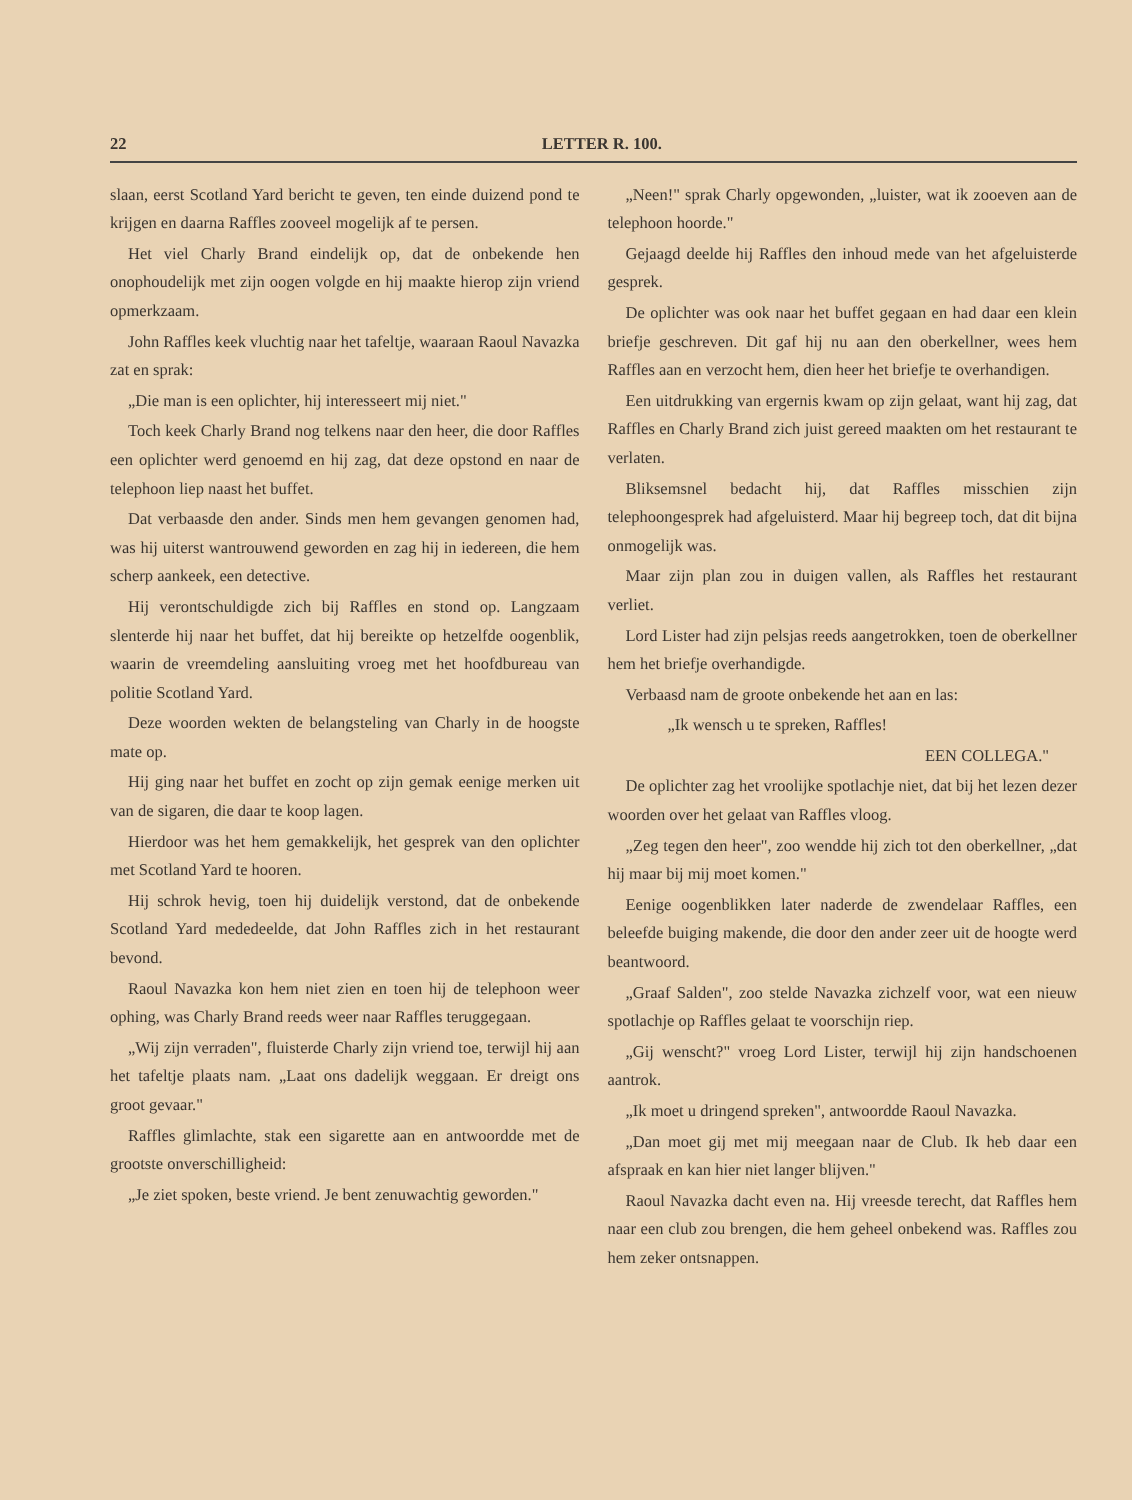22 LETTER R. 100.
slaan, eerst Scotland Yard bericht te geven, ten einde duizend pond te krijgen en daarna Raffles zooveel mogelijk af te persen.
Het viel Charly Brand eindelijk op, dat de onbekende hen onophoudelijk met zijn oogen volgde en hij maakte hierop zijn vriend opmerkzaam.
John Raffles keek vluchtig naar het tafeltje, waaraan Raoul Navazka zat en sprak:
„Die man is een oplichter, hij interesseert mij niet."
Toch keek Charly Brand nog telkens naar den heer, die door Raffles een oplichter werd genoemd en hij zag, dat deze opstond en naar de telephoon liep naast het buffet.
Dat verbaasde den ander. Sinds men hem gevangen genomen had, was hij uiterst wantrouwend geworden en zag hij in iedereen, die hem scherp aankeek, een detective.
Hij verontschuldigde zich bij Raffles en stond op. Langzaam slenterde hij naar het buffet, dat hij bereikte op hetzelfde oogenblik, waarin de vreemdeling aansluiting vroeg met het hoofdbureau van politie Scotland Yard.
Deze woorden wekten de belangsteling van Charly in de hoogste mate op.
Hij ging naar het buffet en zocht op zijn gemak eenige merken uit van de sigaren, die daar te koop lagen.
Hierdoor was het hem gemakkelijk, het gesprek van den oplichter met Scotland Yard te hooren.
Hij schrok hevig, toen hij duidelijk verstond, dat de onbekende Scotland Yard mededeelde, dat John Raffles zich in het restaurant bevond.
Raoul Navazka kon hem niet zien en toen hij de telephoon weer ophing, was Charly Brand reeds weer naar Raffles teruggegaan.
„Wij zijn verraden", fluisterde Charly zijn vriend toe, terwijl hij aan het tafeltje plaats nam. „Laat ons dadelijk weggaan. Er dreigt ons groot gevaar."
Raffles glimlachte, stak een sigarette aan en antwoordde met de grootste onverschilligheid:
„Je ziet spoken, beste vriend. Je bent zenuwachtig geworden."
„Neen!" sprak Charly opgewonden, „luister, wat ik zooeven aan de telephoon hoorde."
Gejaagd deelde hij Raffles den inhoud mede van het afgeluisterde gesprek.
De oplichter was ook naar het buffet gegaan en had daar een klein briefje geschreven. Dit gaf hij nu aan den oberkellner, wees hem Raffles aan en verzocht hem, dien heer het briefje te overhandigen.
Een uitdrukking van ergernis kwam op zijn gelaat, want hij zag, dat Raffles en Charly Brand zich juist gereed maakten om het restaurant te verlaten.
Bliksemsnel bedacht hij, dat Raffles misschien zijn telephoongesprek had afgeluisterd. Maar hij begreep toch, dat dit bijna onmogelijk was.
Maar zijn plan zou in duigen vallen, als Raffles het restaurant verliet.
Lord Lister had zijn pelsjas reeds aangetrokken, toen de oberkellner hem het briefje overhandigde.
Verbaasd nam de groote onbekende het aan en las:
„Ik wensch u te spreken, Raffles!
EEN COLLEGA."
De oplichter zag het vroolijke spotlachje niet, dat bij het lezen dezer woorden over het gelaat van Raffles vloog.
„Zeg tegen den heer", zoo wendde hij zich tot den oberkellner, „dat hij maar bij mij moet komen."
Eenige oogenblikken later naderde de zwendelaar Raffles, een beleefde buiging makende, die door den ander zeer uit de hoogte werd beantwoord.
„Graaf Salden", zoo stelde Navazka zichzelf voor, wat een nieuw spotlachje op Raffles gelaat te voorschijn riep.
„Gij wenscht?" vroeg Lord Lister, terwijl hij zijn handschoenen aantrok.
„Ik moet u dringend spreken", antwoordde Raoul Navazka.
„Dan moet gij met mij meegaan naar de Club. Ik heb daar een afspraak en kan hier niet langer blijven."
Raoul Navazka dacht even na. Hij vreesde terecht, dat Raffles hem naar een club zou brengen, die hem geheel onbekend was. Raffles zou hem zeker ontsnappen.